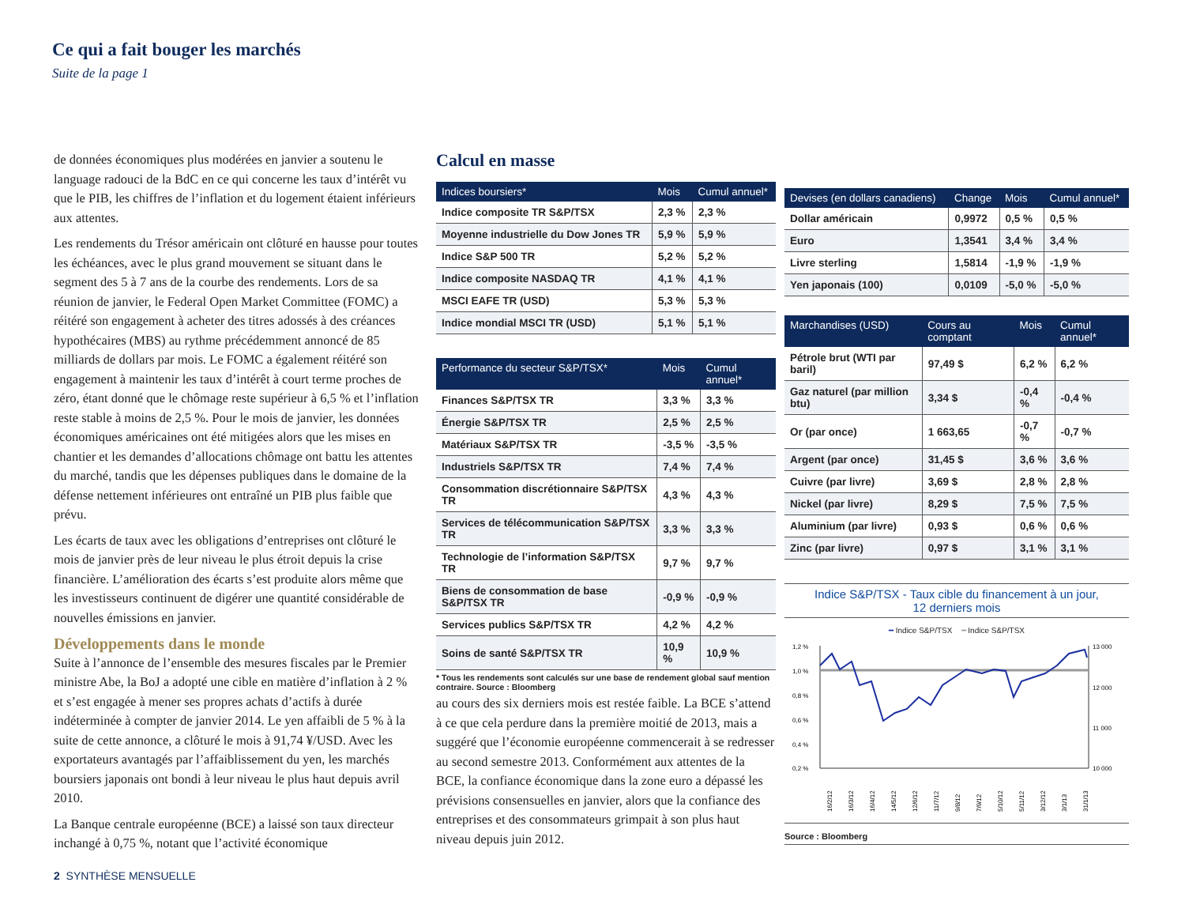Ce qui a fait bouger les marchés
Suite de la page 1
de données économiques plus modérées en janvier a soutenu le language radouci de la BdC en ce qui concerne les taux d’intérêt vu que le PIB, les chiffres de l’inflation et du logement étaient inférieurs aux attentes.
Les rendements du Trésor américain ont clôturé en hausse pour toutes les échéances, avec le plus grand mouvement se situant dans le segment des 5 à 7 ans de la courbe des rendements. Lors de sa réunion de janvier, le Federal Open Market Committee (FOMC) a réitéré son engagement à acheter des titres adossés à des créances hypothécaires (MBS) au rythme précédemment annoncé de 85 milliards de dollars par mois. Le FOMC a également réitéré son engagement à maintenir les taux d’intérêt à court terme proches de zéro, étant donné que le chômage reste supérieur à 6,5 % et l’inflation reste stable à moins de 2,5 %. Pour le mois de janvier, les données économiques américaines ont été mitigées alors que les mises en chantier et les demandes d’allocations chômage ont battu les attentes du marché, tandis que les dépenses publiques dans le domaine de la défense nettement inférieures ont entraîné un PIB plus faible que prévu.
Les écarts de taux avec les obligations d’entreprises ont clôturé le mois de janvier près de leur niveau le plus étroit depuis la crise financière. L’amélioration des écarts s’est produite alors même que les investisseurs continuent de digérer une quantité considérable de nouvelles émissions en janvier.
Développements dans le monde
Suite à l’annonce de l’ensemble des mesures fiscales par le Premier ministre Abe, la BoJ a adopté une cible en matière d’inflation à 2 % et s’est engagée à mener ses propres achats d’actifs à durée indéterminée à compter de janvier 2014. Le yen affaibli de 5 % à la suite de cette annonce, a clôturé le mois à 91,74 ¥/USD. Avec les exportateurs avantagés par l’affaiblissement du yen, les marchés boursiers japonais ont bondi à leur niveau le plus haut depuis avril 2010.
La Banque centrale européenne (BCE) a laissé son taux directeur inchangé à 0,75 %, notant que l’activité économique
Calcul en masse
| Indices boursiers* | Mois | Cumul annuel* |
| --- | --- | --- |
| Indice composite TR S&P/TSX | 2,3 % | 2,3 % |
| Moyenne industrielle du Dow Jones TR | 5,9 % | 5,9 % |
| Indice S&P 500 TR | 5,2 % | 5,2 % |
| Indice composite NASDAQ TR | 4,1 % | 4,1 % |
| MSCI EAFE TR (USD) | 5,3 % | 5,3 % |
| Indice mondial MSCI TR (USD) | 5,1 % | 5,1 % |
| Performance du secteur S&P/TSX* | Mois | Cumul annuel* |
| --- | --- | --- |
| Finances S&P/TSX TR | 3,3 % | 3,3 % |
| Énergie S&P/TSX TR | 2,5 % | 2,5 % |
| Matériaux S&P/TSX TR | -3,5 % | -3,5 % |
| Industriels S&P/TSX TR | 7,4 % | 7,4 % |
| Consommation discrétionnaire S&P/TSX TR | 4,3 % | 4,3 % |
| Services de télécommunication S&P/TSX TR | 3,3 % | 3,3 % |
| Technologie de l’information S&P/TSX TR | 9,7 % | 9,7 % |
| Biens de consommation de base S&P/TSX TR | -0,9 % | -0,9 % |
| Services publics S&P/TSX TR | 4,2 % | 4,2 % |
| Soins de santé S&P/TSX TR | 10,9 % | 10,9 % |
* Tous les rendements sont calculés sur une base de rendement global sauf mention contraire. Source : Bloomberg
au cours des six derniers mois est restée faible. La BCE s’attend à ce que cela perdure dans la première moitié de 2013, mais a suggéré que l’économie européenne commencerait à se redresser au second semestre 2013. Conformément aux attentes de la BCE, la confiance économique dans la zone euro a dépassé les prévisions consensuelles en janvier, alors que la confiance des entreprises et des consommateurs grimpait à son plus haut niveau depuis juin 2012.
| Devises (en dollars canadiens) | Change | Mois | Cumul annuel* |
| --- | --- | --- | --- |
| Dollar américain | 0,9972 | 0,5 % | 0,5 % |
| Euro | 1,3541 | 3,4 % | 3,4 % |
| Livre sterling | 1,5814 | -1,9 % | -1,9 % |
| Yen japonais (100) | 0,0109 | -5,0 % | -5,0 % |
| Marchandises (USD) | Cours au comptant | Mois | Cumul annuel* |
| --- | --- | --- | --- |
| Pétrole brut (WTI par baril) | 97,49 $ | 6,2 % | 6,2 % |
| Gaz naturel (par million btu) | 3,34 $ | -0,4 % | -0,4 % |
| Or (par once) | 1 663,65 | -0,7 % | -0,7 % |
| Argent (par once) | 31,45 $ | 3,6 % | 3,6 % |
| Cuivre (par livre) | 3,69 $ | 2,8 % | 2,8 % |
| Nickel (par livre) | 8,29 $ | 7,5 % | 7,5 % |
| Aluminium (par livre) | 0,93 $ | 0,6 % | 0,6 % |
| Zinc (par livre) | 0,97 $ | 3,1 % | 3,1 % |
Indice S&P/TSX - Taux cible du financement à un jour,
12 derniers mois
━ Indice S&P/TSX ━ Indice S&P/TSX
1,2 %
1,0 %
0,8 %
0,6 %
0,4 %
0,2 %
13 000
12 000
11 000
10 000
16/2/12
16/3/12
16/4/12
14/5/12
12/6/12
11/7/12
9/8/12
7/9/12
5/10/12
5/11/12
3/12/12
3/1/13
31/1/13
Source : Bloomberg
2 SYNTHÈSE MENSUELLE